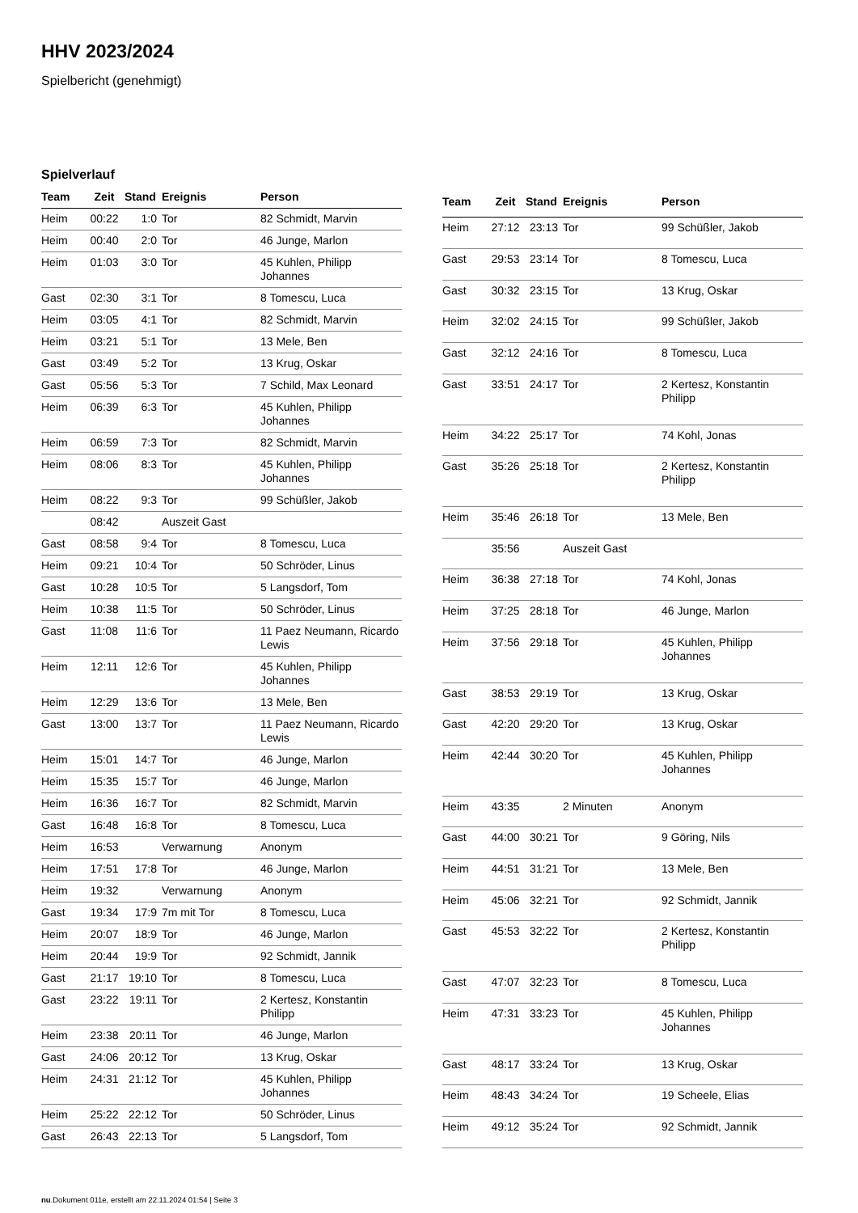HHV 2023/2024
Spielbericht (genehmigt)
Spielverlauf
| Team | Zeit | Stand | Ereignis | Person |
| --- | --- | --- | --- | --- |
| Heim | 00:22 | 1:0 | Tor | 82 Schmidt, Marvin |
| Heim | 00:40 | 2:0 | Tor | 46 Junge, Marlon |
| Heim | 01:03 | 3:0 | Tor | 45 Kuhlen, Philipp Johannes |
| Gast | 02:30 | 3:1 | Tor | 8 Tomescu, Luca |
| Heim | 03:05 | 4:1 | Tor | 82 Schmidt, Marvin |
| Heim | 03:21 | 5:1 | Tor | 13 Mele, Ben |
| Gast | 03:49 | 5:2 | Tor | 13 Krug, Oskar |
| Gast | 05:56 | 5:3 | Tor | 7 Schild, Max Leonard |
| Heim | 06:39 | 6:3 | Tor | 45 Kuhlen, Philipp Johannes |
| Heim | 06:59 | 7:3 | Tor | 82 Schmidt, Marvin |
| Heim | 08:06 | 8:3 | Tor | 45 Kuhlen, Philipp Johannes |
| Heim | 08:22 | 9:3 | Tor | 99 Schüßler, Jakob |
| | 08:42 | | Auszeit Gast | |
| Gast | 08:58 | 9:4 | Tor | 8 Tomescu, Luca |
| Heim | 09:21 | 10:4 | Tor | 50 Schröder, Linus |
| Gast | 10:28 | 10:5 | Tor | 5 Langsdorf, Tom |
| Heim | 10:38 | 11:5 | Tor | 50 Schröder, Linus |
| Gast | 11:08 | 11:6 | Tor | 11 Paez Neumann, Ricardo Lewis |
| Heim | 12:11 | 12:6 | Tor | 45 Kuhlen, Philipp Johannes |
| Heim | 12:29 | 13:6 | Tor | 13 Mele, Ben |
| Gast | 13:00 | 13:7 | Tor | 11 Paez Neumann, Ricardo Lewis |
| Heim | 15:01 | 14:7 | Tor | 46 Junge, Marlon |
| Heim | 15:35 | 15:7 | Tor | 46 Junge, Marlon |
| Heim | 16:36 | 16:7 | Tor | 82 Schmidt, Marvin |
| Gast | 16:48 | 16:8 | Tor | 8 Tomescu, Luca |
| Heim | 16:53 | | Verwarnung | Anonym |
| Heim | 17:51 | 17:8 | Tor | 46 Junge, Marlon |
| Heim | 19:32 | | Verwarnung | Anonym |
| Gast | 19:34 | 17:9 | 7m mit Tor | 8 Tomescu, Luca |
| Heim | 20:07 | 18:9 | Tor | 46 Junge, Marlon |
| Heim | 20:44 | 19:9 | Tor | 92 Schmidt, Jannik |
| Gast | 21:17 | 19:10 | Tor | 8 Tomescu, Luca |
| Gast | 23:22 | 19:11 | Tor | 2 Kertesz, Konstantin Philipp |
| Heim | 23:38 | 20:11 | Tor | 46 Junge, Marlon |
| Gast | 24:06 | 20:12 | Tor | 13 Krug, Oskar |
| Heim | 24:31 | 21:12 | Tor | 45 Kuhlen, Philipp Johannes |
| Heim | 25:22 | 22:12 | Tor | 50 Schröder, Linus |
| Gast | 26:43 | 22:13 | Tor | 5 Langsdorf, Tom |
| Team | Zeit | Stand | Ereignis | Person |
| --- | --- | --- | --- | --- |
| Heim | 27:12 | 23:13 | Tor | 99 Schüßler, Jakob |
| Gast | 29:53 | 23:14 | Tor | 8 Tomescu, Luca |
| Gast | 30:32 | 23:15 | Tor | 13 Krug, Oskar |
| Heim | 32:02 | 24:15 | Tor | 99 Schüßler, Jakob |
| Gast | 32:12 | 24:16 | Tor | 8 Tomescu, Luca |
| Gast | 33:51 | 24:17 | Tor | 2 Kertesz, Konstantin Philipp |
| Heim | 34:22 | 25:17 | Tor | 74 Kohl, Jonas |
| Gast | 35:26 | 25:18 | Tor | 2 Kertesz, Konstantin Philipp |
| Heim | 35:46 | 26:18 | Tor | 13 Mele, Ben |
| | 35:56 | | Auszeit Gast | |
| Heim | 36:38 | 27:18 | Tor | 74 Kohl, Jonas |
| Heim | 37:25 | 28:18 | Tor | 46 Junge, Marlon |
| Heim | 37:56 | 29:18 | Tor | 45 Kuhlen, Philipp Johannes |
| Gast | 38:53 | 29:19 | Tor | 13 Krug, Oskar |
| Gast | 42:20 | 29:20 | Tor | 13 Krug, Oskar |
| Heim | 42:44 | 30:20 | Tor | 45 Kuhlen, Philipp Johannes |
| Heim | 43:35 | | 2 Minuten | Anonym |
| Gast | 44:00 | 30:21 | Tor | 9 Göring, Nils |
| Heim | 44:51 | 31:21 | Tor | 13 Mele, Ben |
| Heim | 45:06 | 32:21 | Tor | 92 Schmidt, Jannik |
| Gast | 45:53 | 32:22 | Tor | 2 Kertesz, Konstantin Philipp |
| Gast | 47:07 | 32:23 | Tor | 8 Tomescu, Luca |
| Heim | 47:31 | 33:23 | Tor | 45 Kuhlen, Philipp Johannes |
| Gast | 48:17 | 33:24 | Tor | 13 Krug, Oskar |
| Heim | 48:43 | 34:24 | Tor | 19 Scheele, Elias |
| Heim | 49:12 | 35:24 | Tor | 92 Schmidt, Jannik |
nu.Dokument 011e, erstellt am 22.11.2024 01:54 | Seite 3